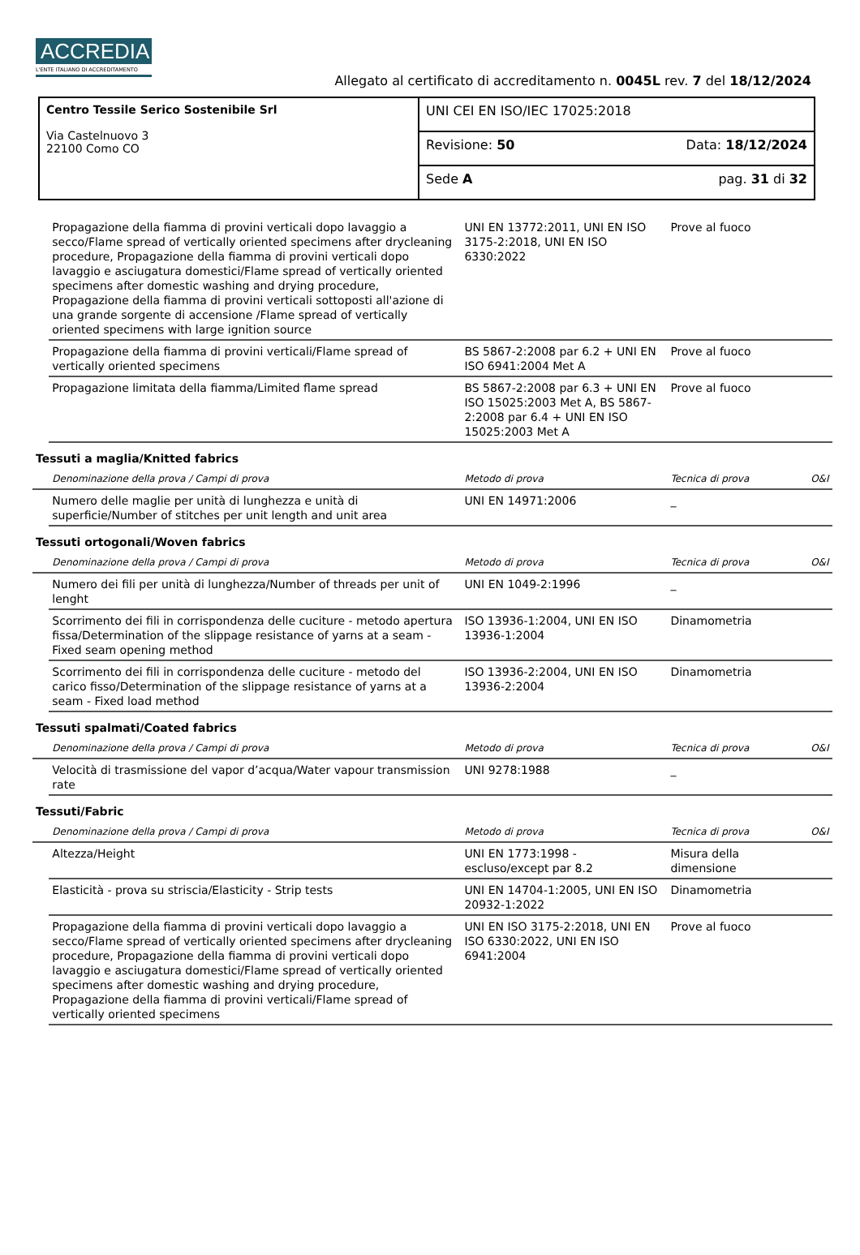ACCREDIA
L'ENTE ITALIANO DI ACCREDITAMENTO
Allegato al certificato di accreditamento n. 0045L rev. 7 del 18/12/2024
| Centro Tessile Serico Sostenibile Srl Via Castelnuovo 3 22100 Como CO | UNI CEI EN ISO/IEC 17025:2018 |
| | Revisione: 50 Data: 18/12/2024 |
| | Sede A pag. 31 di 32 |
| | Propagazione della fiamma di provini verticali dopo lavaggio a secco/Flame spread of vertically oriented specimens after drycleaning procedure, Propagazione della fiamma di provini verticali dopo lavaggio e asciugatura domestici/Flame spread of vertically oriented specimens after domestic washing and drying procedure, Propagazione della fiamma di provini verticali sottoposti all'azione di una grande sorgente di accensione /Flame spread of vertically oriented specimens with large ignition source | UNI EN 13772:2011, UNI EN ISO 3175-2:2018, UNI EN ISO 6330:2022 | Prove al fuoco | |
| | Propagazione della fiamma di provini verticali/Flame spread of vertically oriented specimens | BS 5867-2:2008 par 6.2 + UNI EN ISO 6941:2004 Met A | Prove al fuoco | |
| | Propagazione limitata della fiamma/Limited flame spread | BS 5867-2:2008 par 6.3 + UNI EN ISO 15025:2003 Met A, BS 5867-2:2008 par 6.4 + UNI EN ISO 15025:2003 Met A | Prove al fuoco | |
| Tessuti a maglia/Knitted fabrics | | | | |
| | Denominazione della prova / Campi di prova | Metodo di prova | Tecnica di prova | O&I |
| | Numero delle maglie per unità di lunghezza e unità di superficie/Number of stitches per unit length and unit area | UNI EN 14971:2006 | _ | |
| Tessuti ortogonali/Woven fabrics | | | | |
| | Denominazione della prova / Campi di prova | Metodo di prova | Tecnica di prova | O&I |
| | Numero dei fili per unità di lunghezza/Number of threads per unit of lenght | UNI EN 1049-2:1996 | _ | |
| | Scorrimento dei fili in corrispondenza delle cuciture - metodo apertura fissa/Determination of the slippage resistance of yarns at a seam - Fixed seam opening method | ISO 13936-1:2004, UNI EN ISO 13936-1:2004 | Dinamometria | |
| | Scorrimento dei fili in corrispondenza delle cuciture - metodo del carico fisso/Determination of the slippage resistance of yarns at a seam - Fixed load method | ISO 13936-2:2004, UNI EN ISO 13936-2:2004 | Dinamometria | |
| Tessuti spalmati/Coated fabrics | | | | |
| | Denominazione della prova / Campi di prova | Metodo di prova | Tecnica di prova | O&I |
| | Velocità di trasmissione del vapor d’acqua/Water vapour transmission rate | UNI 9278:1988 | _ | |
| Tessuti/Fabric | | | | |
| | Denominazione della prova / Campi di prova | Metodo di prova | Tecnica di prova | O&I |
| | Altezza/Height | UNI EN 1773:1998 - escluso/except par 8.2 | Misura della dimensione | |
| | Elasticità - prova su striscia/Elasticity - Strip tests | UNI EN 14704-1:2005, UNI EN ISO 20932-1:2022 | Dinamometria | |
| | Propagazione della fiamma di provini verticali dopo lavaggio a secco/Flame spread of vertically oriented specimens after drycleaning procedure, Propagazione della fiamma di provini verticali dopo lavaggio e asciugatura domestici/Flame spread of vertically oriented specimens after domestic washing and drying procedure, Propagazione della fiamma di provini verticali/Flame spread of vertically oriented specimens | UNI EN ISO 3175-2:2018, UNI EN ISO 6330:2022, UNI EN ISO 6941:2004 | Prove al fuoco | |